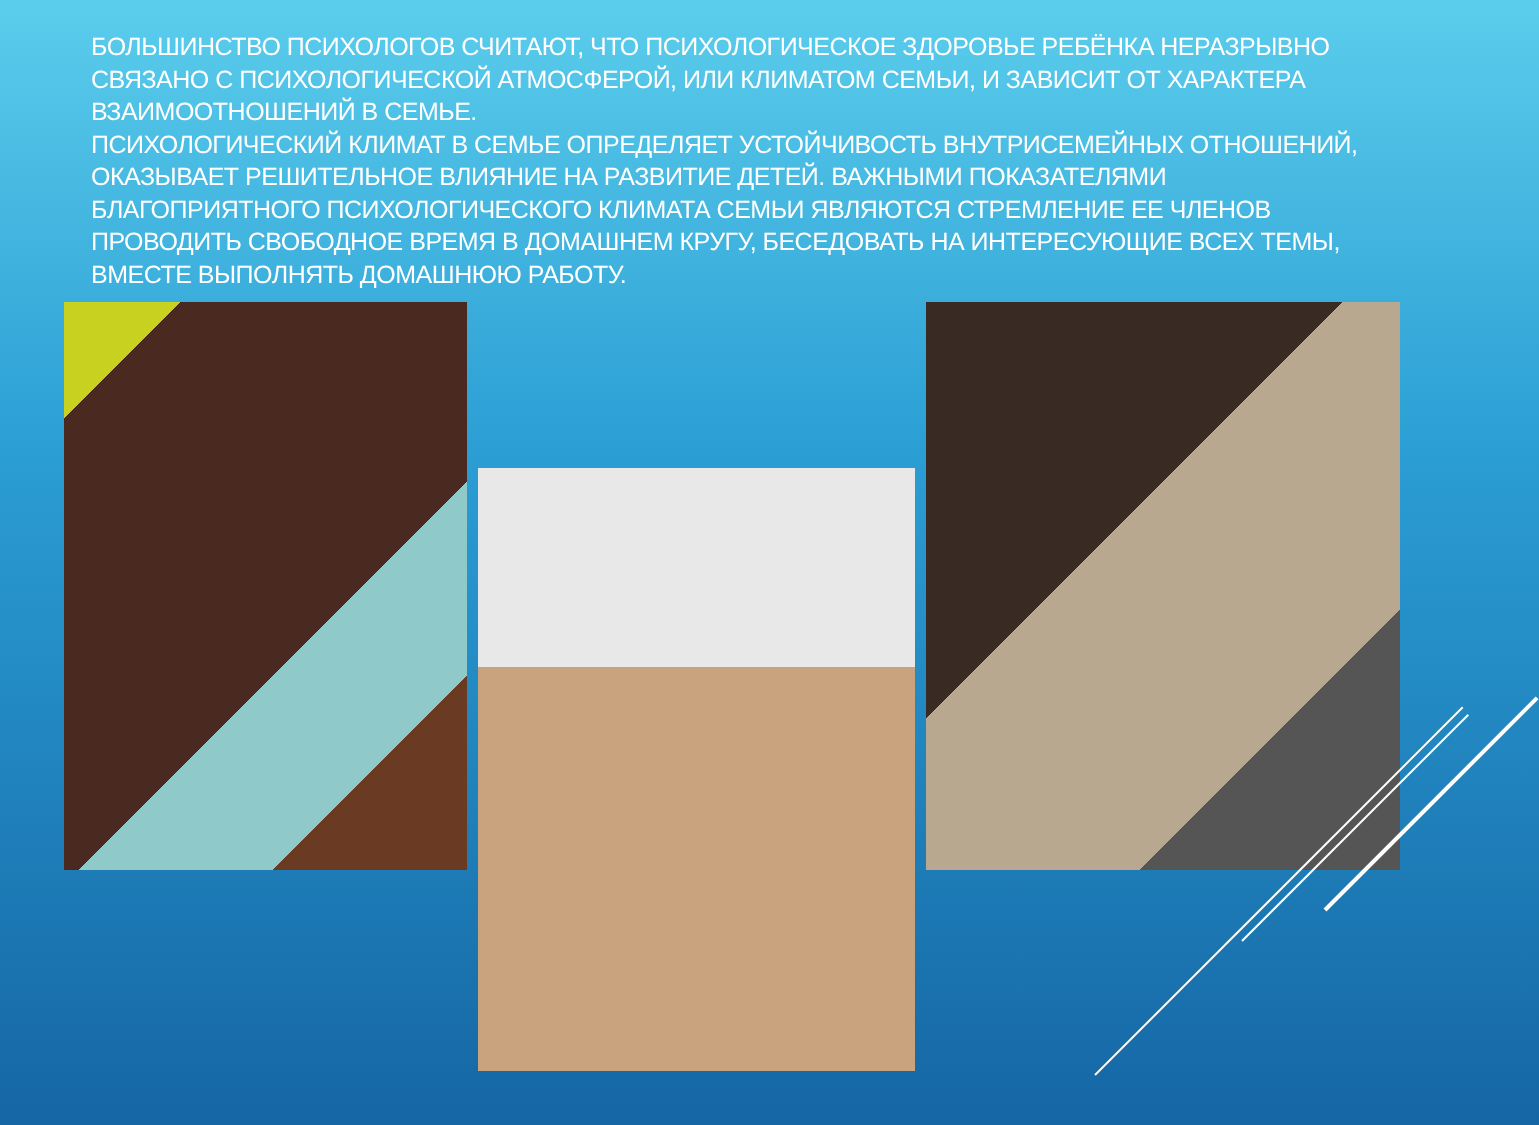БОЛЬШИНСТВО ПСИХОЛОГОВ СЧИТАЮТ, ЧТО ПСИХОЛОГИЧЕСКОЕ ЗДОРОВЬЕ РЕБЁНКА НЕРАЗРЫВНО СВЯЗАНО С ПСИХОЛОГИЧЕСКОЙ АТМОСФЕРОЙ, ИЛИ КЛИМАТОМ СЕМЬИ, И ЗАВИСИТ ОТ ХАРАКТЕРА ВЗАИМООТНОШЕНИЙ В СЕМЬЕ.
ПСИХОЛОГИЧЕСКИЙ КЛИМАТ В СЕМЬЕ ОПРЕДЕЛЯЕТ УСТОЙЧИВОСТЬ ВНУТРИСЕМЕЙНЫХ ОТНОШЕНИЙ, ОКАЗЫВАЕТ РЕШИТЕЛЬНОЕ ВЛИЯНИЕ НА РАЗВИТИЕ ДЕТЕЙ. ВАЖНЫМИ ПОКАЗАТЕЛЯМИ БЛАГОПРИЯТНОГО ПСИХОЛОГИЧЕСКОГО КЛИМАТА СЕМЬИ ЯВЛЯЮТСЯ СТРЕМЛЕНИЕ ЕЕ ЧЛЕНОВ ПРОВОДИТЬ СВОБОДНОЕ ВРЕМЯ В ДОМАШНЕМ КРУГУ, БЕСЕДОВАТЬ НА ИНТЕРЕСУЮЩИЕ ВСЕХ ТЕМЫ, ВМЕСТЕ ВЫПОЛНЯТЬ ДОМАШНЮЮ РАБОТУ.